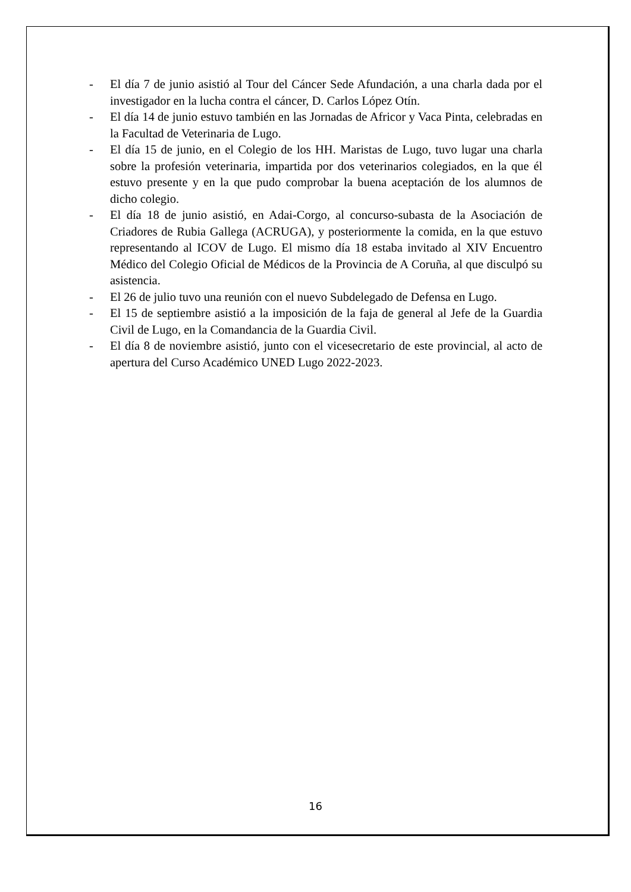- El día 7 de junio asistió al Tour del Cáncer Sede Afundación, a una charla dada por el investigador en la lucha contra el cáncer, D. Carlos López Otín.
- El día 14 de junio estuvo también en las Jornadas de Africor y Vaca Pinta, celebradas en la Facultad de Veterinaria de Lugo.
- El día 15 de junio, en el Colegio de los HH. Maristas de Lugo, tuvo lugar una charla sobre la profesión veterinaria, impartida por dos veterinarios colegiados, en la que él estuvo presente y en la que pudo comprobar la buena aceptación de los alumnos de dicho colegio.
- El día 18 de junio asistió, en Adai-Corgo, al concurso-subasta de la Asociación de Criadores de Rubia Gallega (ACRUGA), y posteriormente la comida, en la que estuvo representando al ICOV de Lugo. El mismo día 18 estaba invitado al XIV Encuentro Médico del Colegio Oficial de Médicos de la Provincia de A Coruña, al que disculpó su asistencia.
- El 26 de julio tuvo una reunión con el nuevo Subdelegado de Defensa en Lugo.
- El 15 de septiembre asistió a la imposición de la faja de general al Jefe de la Guardia Civil de Lugo, en la Comandancia de la Guardia Civil.
- El día 8 de noviembre asistió, junto con el vicesecretario de este provincial, al acto de apertura del Curso Académico UNED Lugo 2022-2023.
16